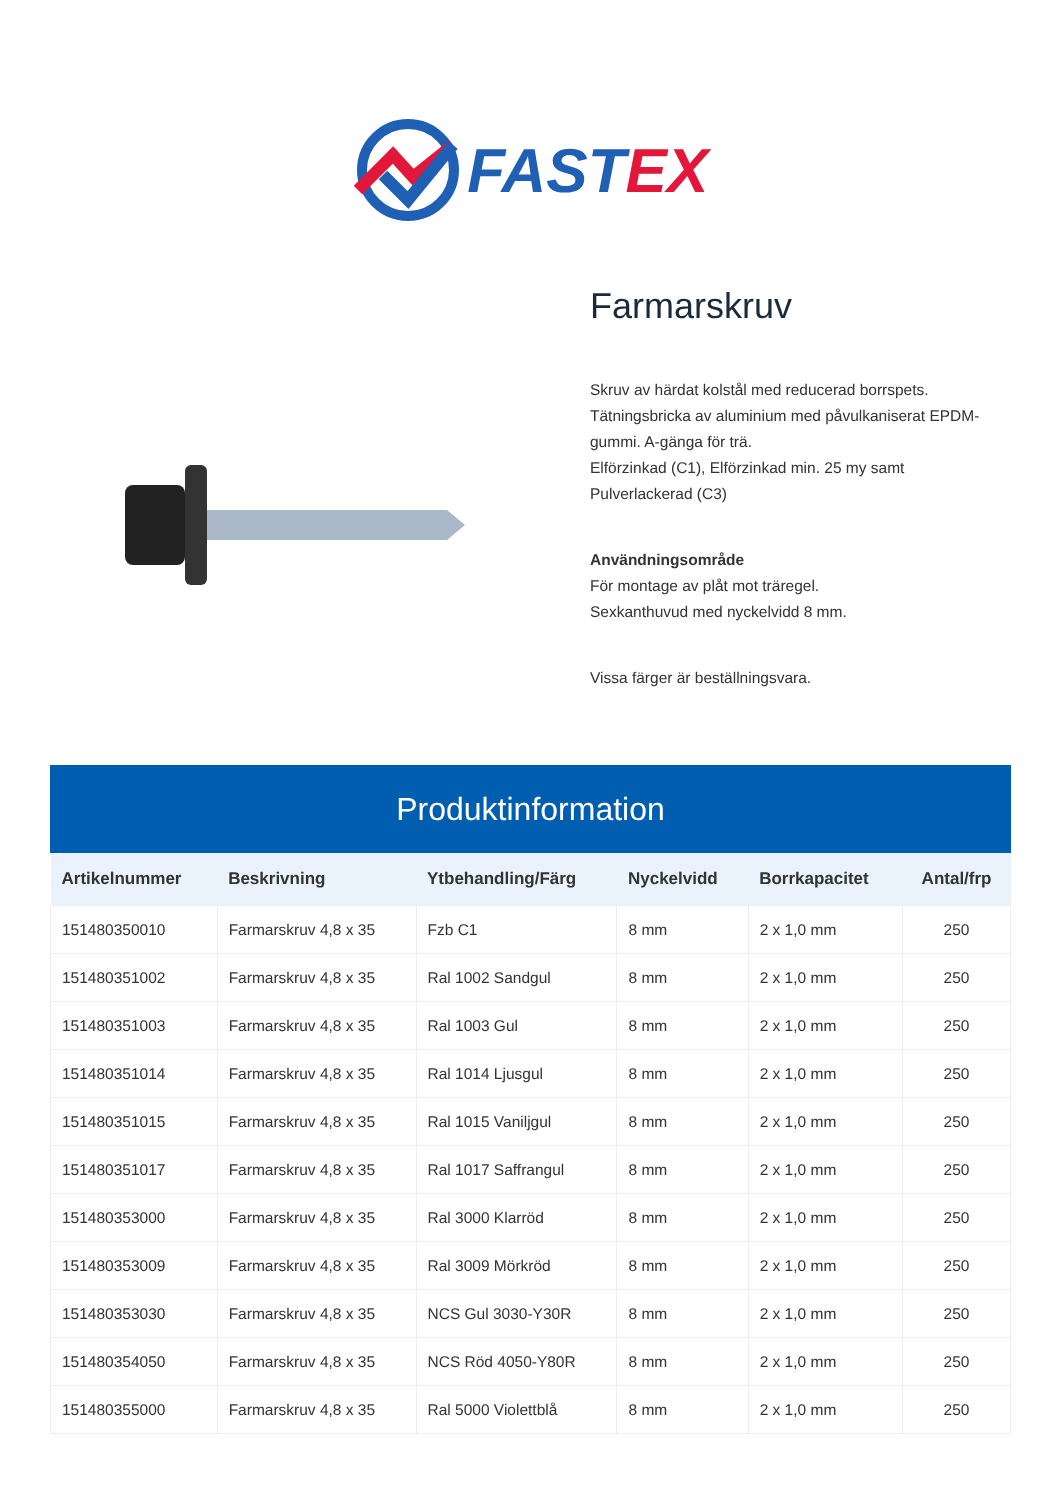FASTEX
Farmarskruv
Skruv av härdat kolstål med reducerad borrspets.
Tätningsbricka av aluminium med påvulkaniserat EPDM-gummi. A-gänga för trä.
Elförzinkad (C1), Elförzinkad min. 25 my samt Pulverlackerad (C3)
Användningsområde
För montage av plåt mot träregel.
Sexkanthuvud med nyckelvidd 8 mm.
Vissa färger är beställningsvara.
Produktinformation
| Artikelnummer | Beskrivning | Ytbehandling/Färg | Nyckelvidd | Borrkapacitet | Antal/frp |
| --- | --- | --- | --- | --- | --- |
| 151480350010 | Farmarskruv 4,8 x 35 | Fzb C1 | 8 mm | 2 x 1,0 mm | 250 |
| 151480351002 | Farmarskruv 4,8 x 35 | Ral 1002 Sandgul | 8 mm | 2 x 1,0 mm | 250 |
| 151480351003 | Farmarskruv 4,8 x 35 | Ral 1003 Gul | 8 mm | 2 x 1,0 mm | 250 |
| 151480351014 | Farmarskruv 4,8 x 35 | Ral 1014 Ljusgul | 8 mm | 2 x 1,0 mm | 250 |
| 151480351015 | Farmarskruv 4,8 x 35 | Ral 1015 Vaniljgul | 8 mm | 2 x 1,0 mm | 250 |
| 151480351017 | Farmarskruv 4,8 x 35 | Ral 1017 Saffrangul | 8 mm | 2 x 1,0 mm | 250 |
| 151480353000 | Farmarskruv 4,8 x 35 | Ral 3000 Klarröd | 8 mm | 2 x 1,0 mm | 250 |
| 151480353009 | Farmarskruv 4,8 x 35 | Ral 3009 Mörkröd | 8 mm | 2 x 1,0 mm | 250 |
| 151480353030 | Farmarskruv 4,8 x 35 | NCS Gul 3030-Y30R | 8 mm | 2 x 1,0 mm | 250 |
| 151480354050 | Farmarskruv 4,8 x 35 | NCS Röd 4050-Y80R | 8 mm | 2 x 1,0 mm | 250 |
| 151480355000 | Farmarskruv 4,8 x 35 | Ral 5000 Violettblå | 8 mm | 2 x 1,0 mm | 250 |